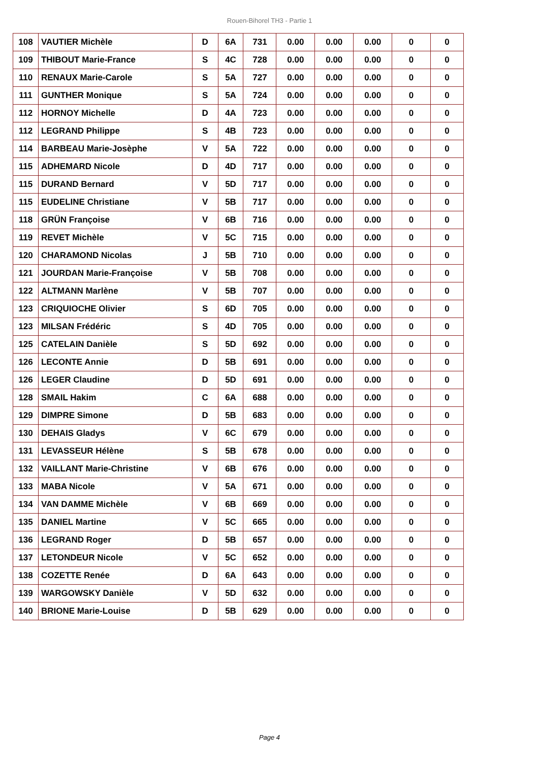Rouen-Bihorel TH3 - Partie 1
| 108 | VAUTIER Michèle | D | 6A | 731 | 0.00 | 0.00 | 0.00 | 0 | 0 |
| 109 | THIBOUT Marie-France | S | 4C | 728 | 0.00 | 0.00 | 0.00 | 0 | 0 |
| 110 | RENAUX Marie-Carole | S | 5A | 727 | 0.00 | 0.00 | 0.00 | 0 | 0 |
| 111 | GUNTHER Monique | S | 5A | 724 | 0.00 | 0.00 | 0.00 | 0 | 0 |
| 112 | HORNOY Michelle | D | 4A | 723 | 0.00 | 0.00 | 0.00 | 0 | 0 |
| 112 | LEGRAND Philippe | S | 4B | 723 | 0.00 | 0.00 | 0.00 | 0 | 0 |
| 114 | BARBEAU Marie-Josèphe | V | 5A | 722 | 0.00 | 0.00 | 0.00 | 0 | 0 |
| 115 | ADHEMARD Nicole | D | 4D | 717 | 0.00 | 0.00 | 0.00 | 0 | 0 |
| 115 | DURAND Bernard | V | 5D | 717 | 0.00 | 0.00 | 0.00 | 0 | 0 |
| 115 | EUDELINE Christiane | V | 5B | 717 | 0.00 | 0.00 | 0.00 | 0 | 0 |
| 118 | GRÜN Françoise | V | 6B | 716 | 0.00 | 0.00 | 0.00 | 0 | 0 |
| 119 | REVET Michèle | V | 5C | 715 | 0.00 | 0.00 | 0.00 | 0 | 0 |
| 120 | CHARAMOND Nicolas | J | 5B | 710 | 0.00 | 0.00 | 0.00 | 0 | 0 |
| 121 | JOURDAN Marie-Françoise | V | 5B | 708 | 0.00 | 0.00 | 0.00 | 0 | 0 |
| 122 | ALTMANN Marlène | V | 5B | 707 | 0.00 | 0.00 | 0.00 | 0 | 0 |
| 123 | CRIQUIOCHE Olivier | S | 6D | 705 | 0.00 | 0.00 | 0.00 | 0 | 0 |
| 123 | MILSAN Frédéric | S | 4D | 705 | 0.00 | 0.00 | 0.00 | 0 | 0 |
| 125 | CATELAIN Danièle | S | 5D | 692 | 0.00 | 0.00 | 0.00 | 0 | 0 |
| 126 | LECONTE Annie | D | 5B | 691 | 0.00 | 0.00 | 0.00 | 0 | 0 |
| 126 | LEGER Claudine | D | 5D | 691 | 0.00 | 0.00 | 0.00 | 0 | 0 |
| 128 | SMAIL Hakim | C | 6A | 688 | 0.00 | 0.00 | 0.00 | 0 | 0 |
| 129 | DIMPRE Simone | D | 5B | 683 | 0.00 | 0.00 | 0.00 | 0 | 0 |
| 130 | DEHAIS Gladys | V | 6C | 679 | 0.00 | 0.00 | 0.00 | 0 | 0 |
| 131 | LEVASSEUR Hélène | S | 5B | 678 | 0.00 | 0.00 | 0.00 | 0 | 0 |
| 132 | VAILLANT Marie-Christine | V | 6B | 676 | 0.00 | 0.00 | 0.00 | 0 | 0 |
| 133 | MABA Nicole | V | 5A | 671 | 0.00 | 0.00 | 0.00 | 0 | 0 |
| 134 | VAN DAMME Michèle | V | 6B | 669 | 0.00 | 0.00 | 0.00 | 0 | 0 |
| 135 | DANIEL Martine | V | 5C | 665 | 0.00 | 0.00 | 0.00 | 0 | 0 |
| 136 | LEGRAND Roger | D | 5B | 657 | 0.00 | 0.00 | 0.00 | 0 | 0 |
| 137 | LETONDEUR Nicole | V | 5C | 652 | 0.00 | 0.00 | 0.00 | 0 | 0 |
| 138 | COZETTE Renée | D | 6A | 643 | 0.00 | 0.00 | 0.00 | 0 | 0 |
| 139 | WARGOWSKY Danièle | V | 5D | 632 | 0.00 | 0.00 | 0.00 | 0 | 0 |
| 140 | BRIONE Marie-Louise | D | 5B | 629 | 0.00 | 0.00 | 0.00 | 0 | 0 |
Page 4